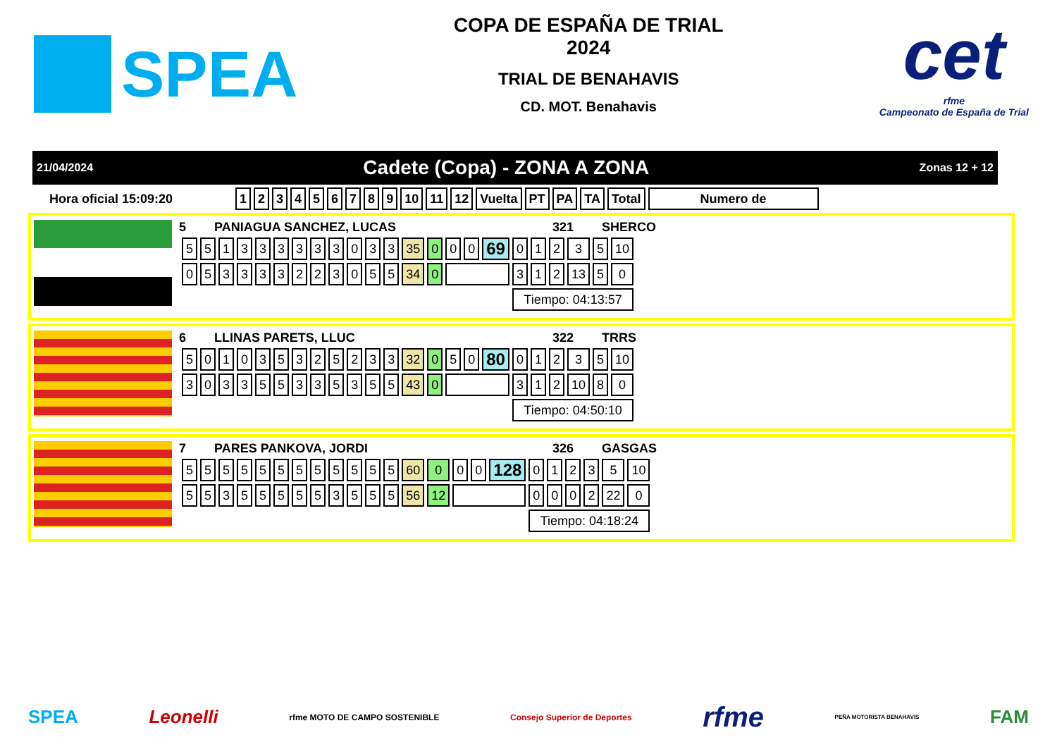SPEA
COPA DE ESPAÑA DE TRIAL
2024
TRIAL DE BENAHAVIS
CD. MOT. Benahavis
cet
rfme
Campeonato de España de Trial
21/04/2024 Cadete (Copa) - ZONA A ZONA Zonas 12 + 12
Hora oficial 15:09:20
| 1 | 2 | 3 | 4 | 5 | 6 | 7 | 8 | 9 | 10 | 11 | 12 | Vuelta | PT | PA | TA | Total | Numero de |
| --- | --- | --- | --- | --- | --- | --- | --- | --- | --- | --- | --- | --- | --- | --- | --- | --- | --- |
5 PANIAGUA SANCHEZ, LUCAS 321 SHERCO
| 5 | 5 | 1 | 3 | 3 | 3 | 3 | 3 | 3 | 0 | 3 | 3 | 35 | 0 | 0 | 0 | 69 | 0 | 1 | 2 | 3 | 5 | 10 |
| 0 | 5 | 3 | 3 | 3 | 3 | 2 | 2 | 3 | 0 | 5 | 5 | 34 | 0 | | | | 3 | 1 | 2 | 13 | 5 | 0 |
| | | | | | | | | | | | | | | | | | Tiempo: 04:13:57 | | | | | |
6 LLINAS PARETS, LLUC 322 TRRS
| 5 | 0 | 1 | 0 | 3 | 5 | 3 | 2 | 5 | 2 | 3 | 3 | 32 | 0 | 5 | 0 | 80 | 0 | 1 | 2 | 3 | 5 | 10 |
| 3 | 0 | 3 | 3 | 5 | 5 | 3 | 3 | 5 | 3 | 5 | 5 | 43 | 0 | | | | 3 | 1 | 2 | 10 | 8 | 0 |
| | | | | | | | | | | | | | | | | | Tiempo: 04:50:10 | | | | | |
7 PARES PANKOVA, JORDI 326 GASGAS
| 5 | 5 | 5 | 5 | 5 | 5 | 5 | 5 | 5 | 5 | 5 | 5 | 60 | 0 | 0 | 0 | 128 | 0 | 1 | 2 | 3 | 5 | 10 |
| 5 | 5 | 3 | 5 | 5 | 5 | 5 | 5 | 3 | 5 | 5 | 5 | 56 | 12 | | | | 0 | 0 | 0 | 2 | 22 | 0 |
| | | | | | | | | | | | | | | | | | Tiempo: 04:18:24 | | | | | |
SPEA Leonelli rfme MOTO DE CAMPO SOSTENIBLE Consejo Superior de Deportes rfme PEÑA MOTORISTA BENAHAVIS FAM